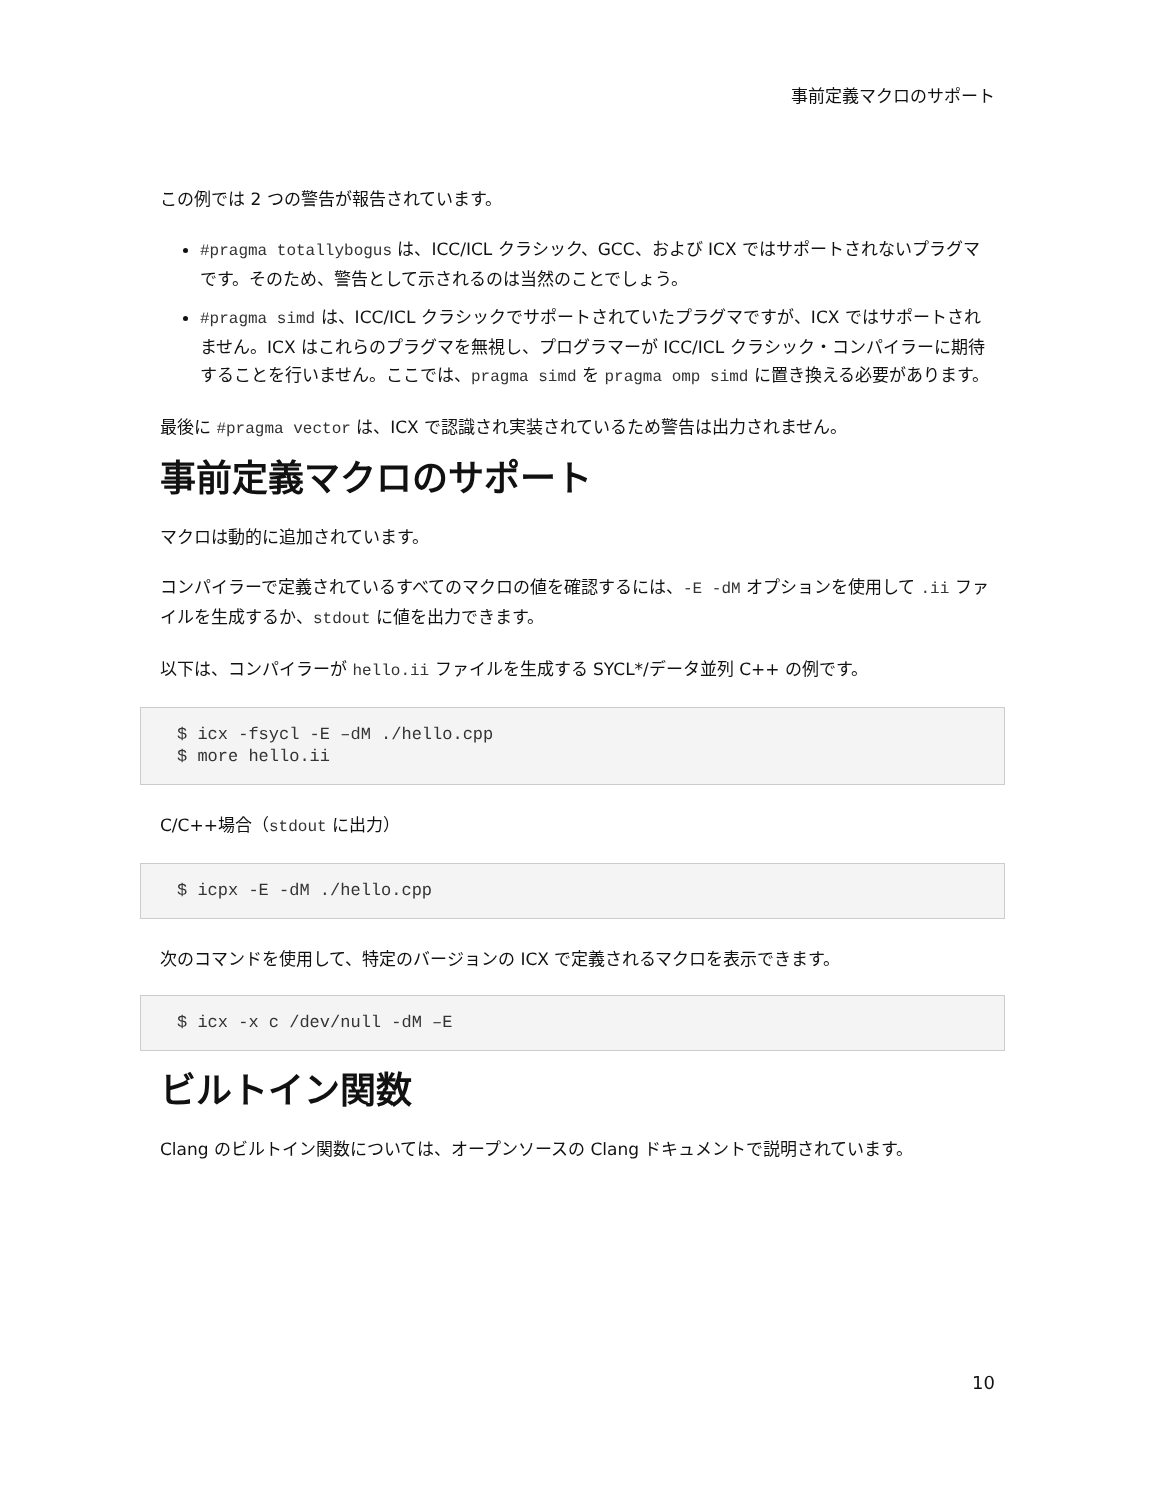事前定義マクロのサポート
この例では 2 つの警告が報告されています。
#pragma totallybogus は、ICC/ICL クラシック、GCC、および ICX ではサポートされないプラグマです。そのため、警告として示されるのは当然のことでしょう。
#pragma simd は、ICC/ICL クラシックでサポートされていたプラグマですが、ICX ではサポートされません。ICX はこれらのプラグマを無視し、プログラマーが ICC/ICL クラシック・コンパイラーに期待することを行いません。ここでは、pragma simd を pragma omp simd に置き換える必要があります。
最後に #pragma vector は、ICX で認識され実装されているため警告は出力されません。
事前定義マクロのサポート
マクロは動的に追加されています。
コンパイラーで定義されているすべてのマクロの値を確認するには、-E -dM オプションを使用して .ii ファイルを生成するか、stdout に値を出力できます。
以下は、コンパイラーが hello.ii ファイルを生成する SYCL*/データ並列 C++ の例です。
$ icx -fsycl -E –dM ./hello.cpp
$ more hello.ii
C/C++場合（stdout に出力）
$ icpx -E -dM ./hello.cpp
次のコマンドを使用して、特定のバージョンの ICX で定義されるマクロを表示できます。
$ icx -x c /dev/null -dM –E
ビルトイン関数
Clang のビルトイン関数については、オープンソースの Clang ドキュメントで説明されています。
10